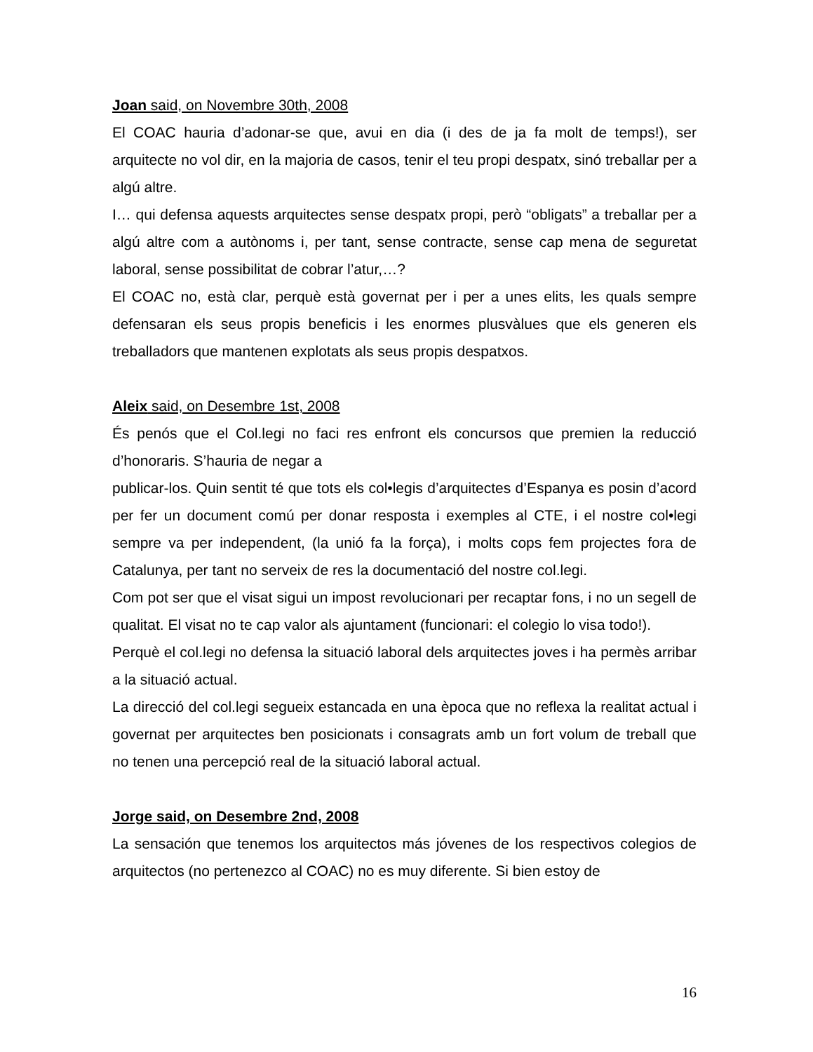Joan said, on Novembre 30th, 2008
El COAC hauria d’adonar-se que, avui en dia (i des de ja fa molt de temps!), ser arquitecte no vol dir, en la majoria de casos, tenir el teu propi despatx, sinó treballar per a algú altre.
I… qui defensa aquests arquitectes sense despatx propi, però “obligats” a treballar per a algú altre com a autònoms i, per tant, sense contracte, sense cap mena de seguretat laboral, sense possibilitat de cobrar l’atur,…?
El COAC no, està clar, perquè està governat per i per a unes elits, les quals sempre defensaran els seus propis beneficis i les enormes plusvàlues que els generen els treballadors que mantenen explotats als seus propis despatxos.
Aleix said, on Desembre 1st, 2008
És penós que el Col.legi no faci res enfront els concursos que premien la reducció d’honoraris. S’hauria de negar a
publicar-los. Quin sentit té que tots els col•legis d’arquitectes d’Espanya es posin d’acord per fer un document comú per donar resposta i exemples al CTE, i el nostre col•legi sempre va per independent, (la unió fa la força), i molts cops fem projectes fora de Catalunya, per tant no serveix de res la documentació del nostre col.legi.
Com pot ser que el visat sigui un impost revolucionari per recaptar fons, i no un segell de qualitat. El visat no te cap valor als ajuntament (funcionari: el colegio lo visa todo!).
Perquè el col.legi no defensa la situació laboral dels arquitectes joves i ha permès arribar a la situació actual.
La direcció del col.legi segueix estancada en una època que no reflexa la realitat actual i governat per arquitectes ben posicionats i consagrats amb un fort volum de treball que no tenen una percepció real de la situació laboral actual.
Jorge said, on Desembre 2nd, 2008
La sensación que tenemos los arquitectos más jóvenes de los respectivos colegios de arquitectos (no pertenezco al COAC) no es muy diferente. Si bien estoy de
16